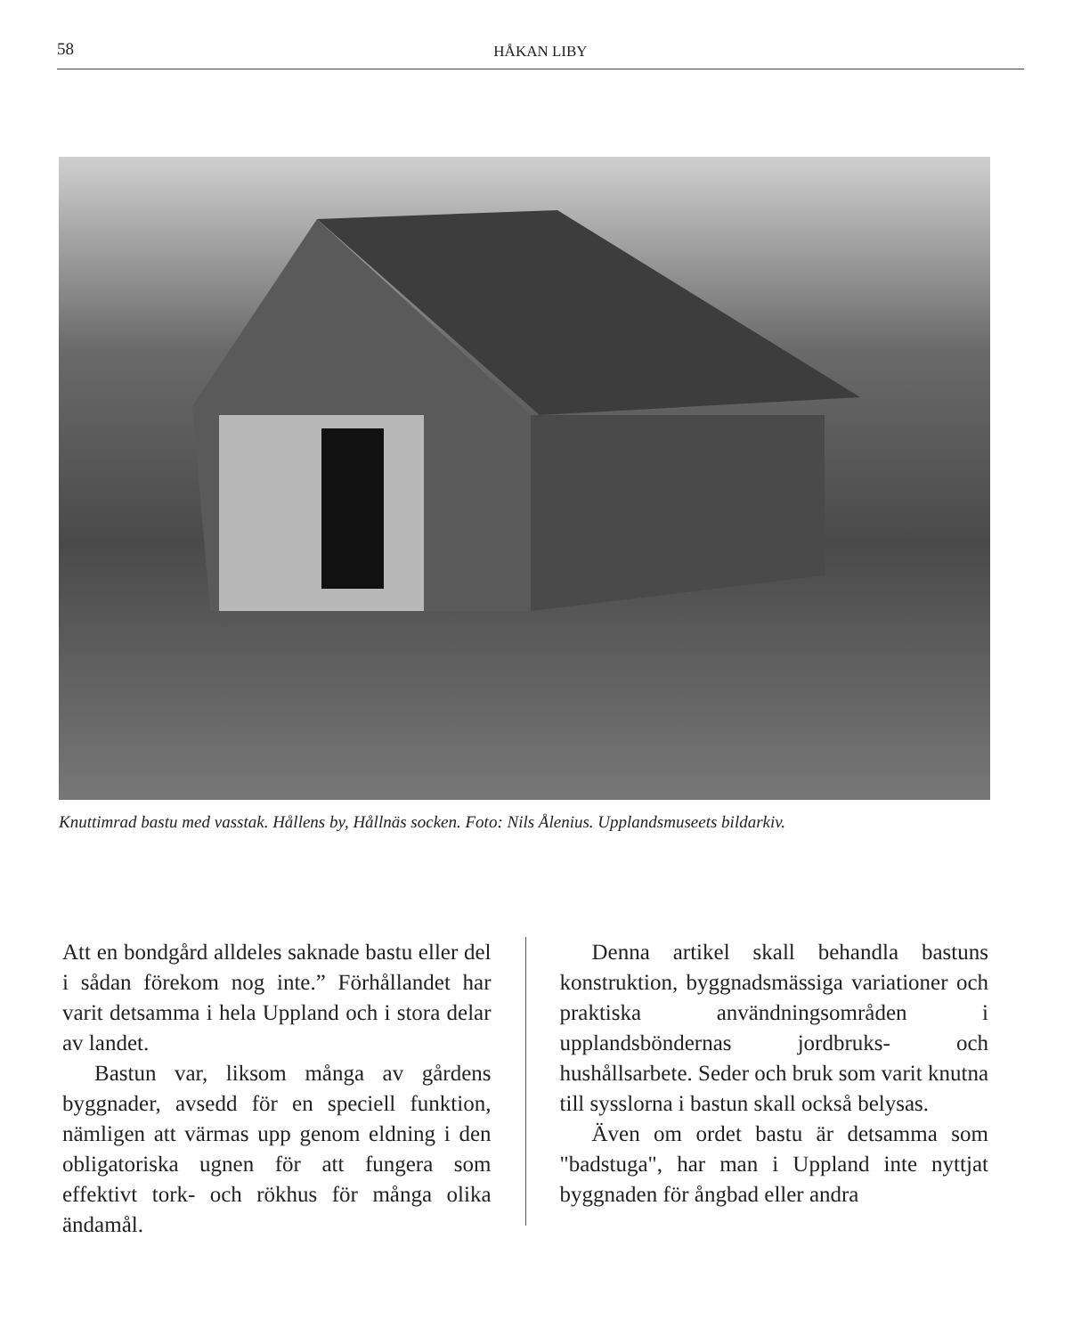58 HÅKAN LIBY
Knuttimrad bastu med vasstak. Hållens by, Hållnäs socken. Foto: Nils Ålenius. Upplandsmuseets bildarkiv.
Att en bondgård alldeles saknade bastu eller del i sådan förekom nog inte.” Förhållandet har varit detsamma i hela Uppland och i stora delar av landet.
Bastun var, liksom många av gårdens byggnader, avsedd för en speciell funktion, nämligen att värmas upp genom eldning i den obligatoriska ugnen för att fungera som effektivt tork- och rökhus för många olika ändamål.
Denna artikel skall behandla bastuns konstruktion, byggnadsmässiga variationer och praktiska användningsområden i upplandsböndernas jordbruks- och hushållsarbete. Seder och bruk som varit knutna till sysslorna i bastun skall också belysas.
Även om ordet bastu är detsamma som "badstuga", har man i Uppland inte nyttjat byggnaden för ångbad eller andra